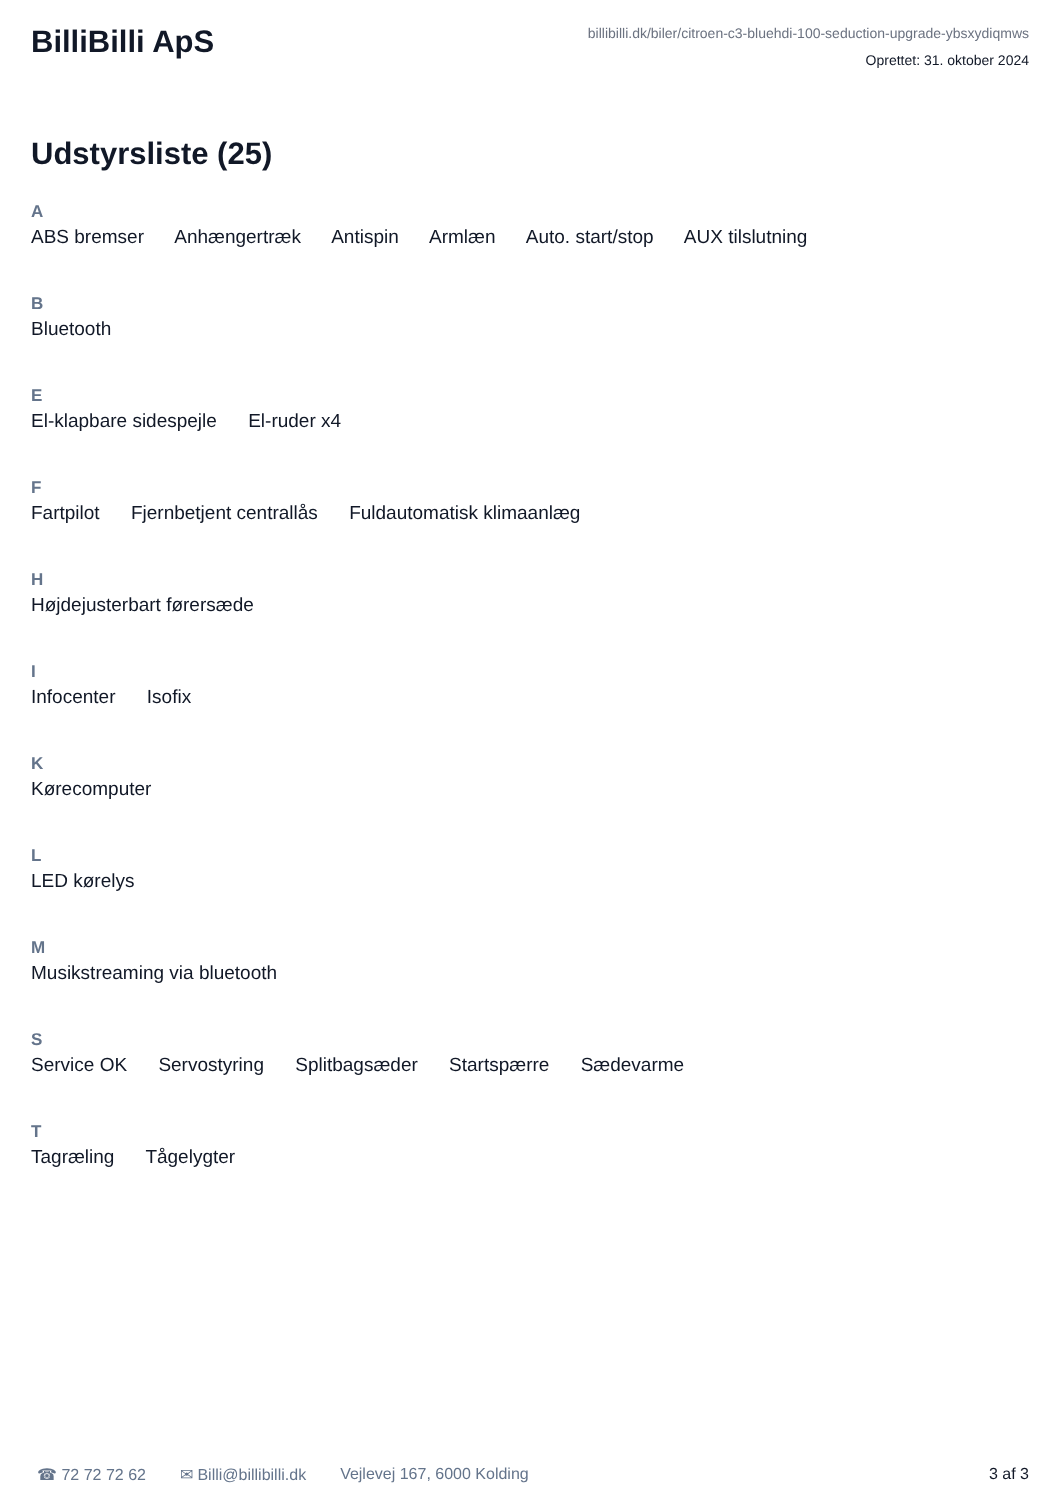BilliBilli ApS
billibilli.dk/biler/citroen-c3-bluehdi-100-seduction-upgrade-ybsxydiqmws
Oprettet: 31. oktober 2024
Udstyrsliste (25)
A
ABS bremser Anhængertræk Antispin Armlæn Auto. start/stop AUX tilslutning
B
Bluetooth
E
El-klapbare sidespejle El-ruder x4
F
Fartpilot Fjernbetjent centrallås Fuldautomatisk klimaanlæg
H
Højdejusterbart førersæde
I
Infocenter Isofix
K
Kørecomputer
L
LED kørelys
M
Musikstreaming via bluetooth
S
Service OK Servostyring Splitbagsæder Startspærre Sædevarme
T
Tagræling Tågelygter
☎ 72 72 72 62 ✉ Billi@billibilli.dk Vejlevej 167, 6000 Kolding 3 af 3